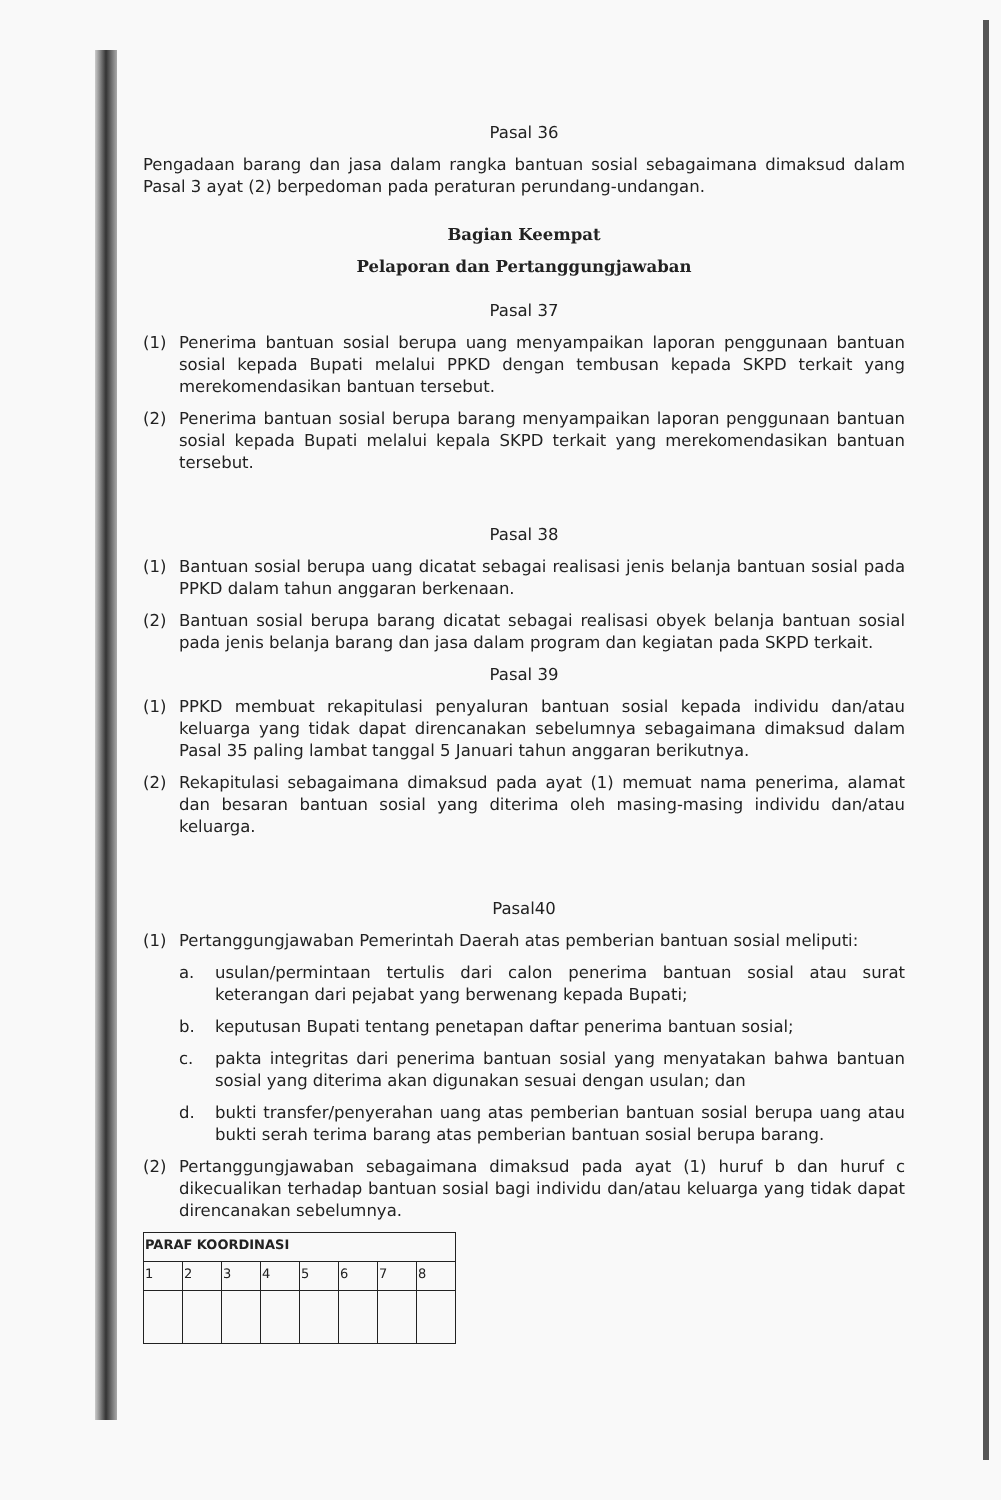Pasal 36
Pengadaan barang dan jasa dalam rangka bantuan sosial sebagaimana dimaksud dalam Pasal 3 ayat (2) berpedoman pada peraturan perundang-undangan.
Bagian Keempat
Pelaporan dan Pertanggungjawaban
Pasal 37
(1) Penerima bantuan sosial berupa uang menyampaikan laporan penggunaan bantuan sosial kepada Bupati melalui PPKD dengan tembusan kepada SKPD terkait yang merekomendasikan bantuan tersebut.
(2) Penerima bantuan sosial berupa barang menyampaikan laporan penggunaan bantuan sosial kepada Bupati melalui kepala SKPD terkait yang merekomendasikan bantuan tersebut.
Pasal 38
(1) Bantuan sosial berupa uang dicatat sebagai realisasi jenis belanja bantuan sosial pada PPKD dalam tahun anggaran berkenaan.
(2) Bantuan sosial berupa barang dicatat sebagai realisasi obyek belanja bantuan sosial pada jenis belanja barang dan jasa dalam program dan kegiatan pada SKPD terkait.
Pasal 39
(1) PPKD membuat rekapitulasi penyaluran bantuan sosial kepada individu dan/atau keluarga yang tidak dapat direncanakan sebelumnya sebagaimana dimaksud dalam Pasal 35 paling lambat tanggal 5 Januari tahun anggaran berikutnya.
(2) Rekapitulasi sebagaimana dimaksud pada ayat (1) memuat nama penerima, alamat dan besaran bantuan sosial yang diterima oleh masing-masing individu dan/atau keluarga.
Pasal40
(1) Pertanggungjawaban Pemerintah Daerah atas pemberian bantuan sosial meliputi:
a. usulan/permintaan tertulis dari calon penerima bantuan sosial atau surat keterangan dari pejabat yang berwenang kepada Bupati;
b. keputusan Bupati tentang penetapan daftar penerima bantuan sosial;
c. pakta integritas dari penerima bantuan sosial yang menyatakan bahwa bantuan sosial yang diterima akan digunakan sesuai dengan usulan; dan
d. bukti transfer/penyerahan uang atas pemberian bantuan sosial berupa uang atau bukti serah terima barang atas pemberian bantuan sosial berupa barang.
(2) Pertanggungjawaban sebagaimana dimaksud pada ayat (1) huruf b dan huruf c dikecualikan terhadap bantuan sosial bagi individu dan/atau keluarga yang tidak dapat direncanakan sebelumnya.
| PARAF KOORDINASI | | | | | | | |
| --- | --- | --- | --- | --- | --- | --- | --- |
| 1 | 2 | 3 | 4 | 5 | 6 | 7 | 8 |